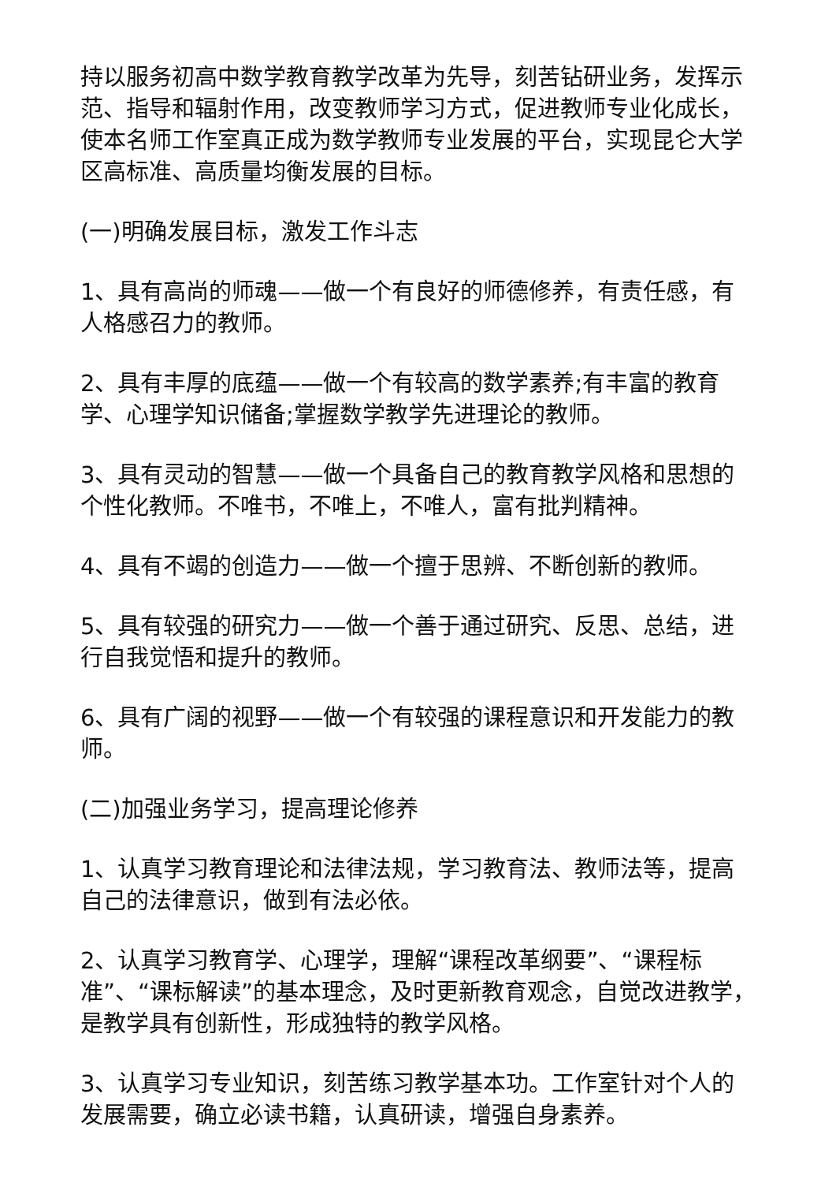持以服务初高中数学教育教学改革为先导，刻苦钻研业务，发挥示范、指导和辐射作用，改变教师学习方式，促进教师专业化成长，使本名师工作室真正成为数学教师专业发展的平台，实现昆仑大学区高标准、高质量均衡发展的目标。
(一)明确发展目标，激发工作斗志
1、具有高尚的师魂——做一个有良好的师德修养，有责任感，有人格感召力的教师。
2、具有丰厚的底蕴——做一个有较高的数学素养;有丰富的教育学、心理学知识储备;掌握数学教学先进理论的教师。
3、具有灵动的智慧——做一个具备自己的教育教学风格和思想的个性化教师。不唯书，不唯上，不唯人，富有批判精神。
4、具有不竭的创造力——做一个擅于思辨、不断创新的教师。
5、具有较强的研究力——做一个善于通过研究、反思、总结，进行自我觉悟和提升的教师。
6、具有广阔的视野——做一个有较强的课程意识和开发能力的教师。
(二)加强业务学习，提高理论修养
1、认真学习教育理论和法律法规，学习教育法、教师法等，提高自己的法律意识，做到有法必依。
2、认真学习教育学、心理学，理解“课程改革纲要”、“课程标准”、“课标解读”的基本理念，及时更新教育观念，自觉改进教学，是教学具有创新性，形成独特的教学风格。
3、认真学习专业知识，刻苦练习教学基本功。工作室针对个人的发展需要，确立必读书籍，认真研读，增强自身素养。